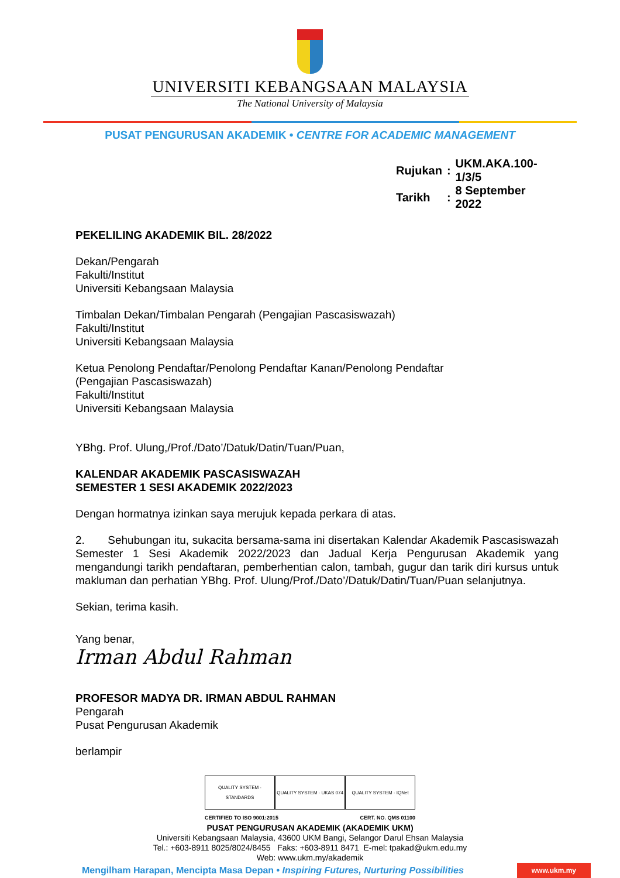UNIVERSITI KEBANGSAAN MALAYSIA
The National University of Malaysia
PUSAT PENGURUSAN AKADEMIK • CENTRE FOR ACADEMIC MANAGEMENT
| Rujukan | : | UKM.AKA.100-1/3/5 |
| Tarikh | : | 8 September 2022 |
PEKELILING AKADEMIK BIL. 28/2022
Dekan/Pengarah
Fakulti/Institut
Universiti Kebangsaan Malaysia
Timbalan Dekan/Timbalan Pengarah (Pengajian Pascasiswazah)
Fakulti/Institut
Universiti Kebangsaan Malaysia
Ketua Penolong Pendaftar/Penolong Pendaftar Kanan/Penolong Pendaftar
(Pengajian Pascasiswazah)
Fakulti/Institut
Universiti Kebangsaan Malaysia
YBhg. Prof. Ulung,/Prof./Dato’/Datuk/Datin/Tuan/Puan,
KALENDAR AKADEMIK PASCASISWAZAH
SEMESTER 1 SESI AKADEMIK 2022/2023
Dengan hormatnya izinkan saya merujuk kepada perkara di atas.
2. Sehubungan itu, sukacita bersama-sama ini disertakan Kalendar Akademik Pascasiswazah Semester 1 Sesi Akademik 2022/2023 dan Jadual Kerja Pengurusan Akademik yang mengandungi tarikh pendaftaran, pemberhentian calon, tambah, gugur dan tarik diri kursus untuk makluman dan perhatian YBhg. Prof. Ulung/Prof./Dato’/Datuk/Datin/Tuan/Puan selanjutnya.
Sekian, terima kasih.
Yang benar,
Irman Abdul Rahman
PROFESOR MADYA DR. IRMAN ABDUL RAHMAN
Pengarah
Pusat Pengurusan Akademik
berlampir
QUALITY SYSTEM · STANDARDS
QUALITY SYSTEM · UKAS 074
QUALITY SYSTEM · IQNet
CERTIFIED TO ISO 9001:2015 CERT. NO. QMS 01100
PUSAT PENGURUSAN AKADEMIK (AKADEMIK UKM)
Universiti Kebangsaan Malaysia, 43600 UKM Bangi, Selangor Darul Ehsan Malaysia
Tel.: +603-8911 8025/8024/8455 Faks: +603-8911 8471 E-mel: tpakad@ukm.edu.my
Web: www.ukm.my/akademik
Mengilham Harapan, Mencipta Masa Depan • Inspiring Futures, Nurturing Possibilities www.ukm.my